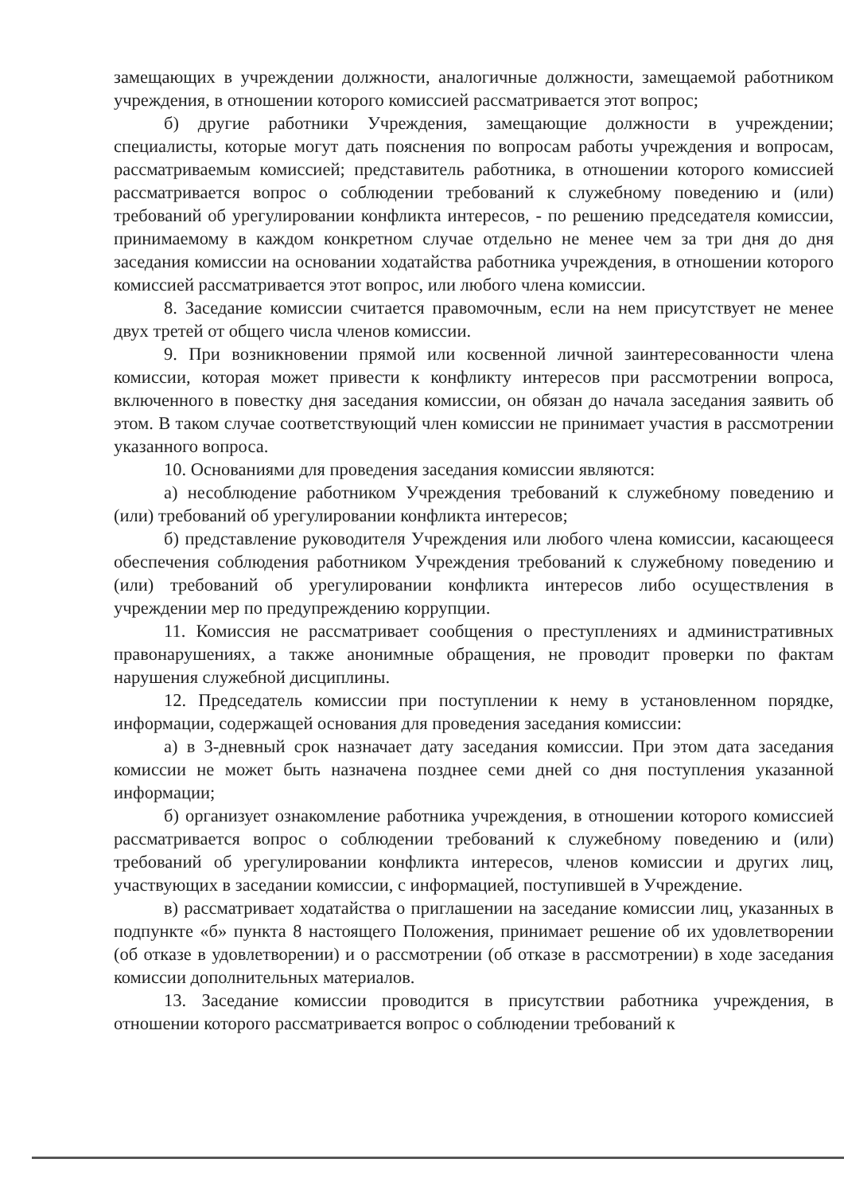замещающих в учреждении должности, аналогичные должности, замещаемой работником учреждения, в отношении которого комиссией рассматривается этот вопрос;
б) другие работники Учреждения, замещающие должности в учреждении; специалисты, которые могут дать пояснения по вопросам работы учреждения и вопросам, рассматриваемым комиссией; представитель работника, в отношении которого комиссией рассматривается вопрос о соблюдении требований к служебному поведению и (или) требований об урегулировании конфликта интересов, - по решению председателя комиссии, принимаемому в каждом конкретном случае отдельно не менее чем за три дня до дня заседания комиссии на основании ходатайства работника учреждения, в отношении которого комиссией рассматривается этот вопрос, или любого члена комиссии.
8. Заседание комиссии считается правомочным, если на нем присутствует не менее двух третей от общего числа членов комиссии.
9. При возникновении прямой или косвенной личной заинтересованности члена комиссии, которая может привести к конфликту интересов при рассмотрении вопроса, включенного в повестку дня заседания комиссии, он обязан до начала заседания заявить об этом. В таком случае соответствующий член комиссии не принимает участия в рассмотрении указанного вопроса.
10. Основаниями для проведения заседания комиссии являются:
а) несоблюдение работником Учреждения требований к служебному поведению и (или) требований об урегулировании конфликта интересов;
б) представление руководителя Учреждения или любого члена комиссии, касающееся обеспечения соблюдения работником Учреждения требований к служебному поведению и (или) требований об урегулировании конфликта интересов либо осуществления в учреждении мер по предупреждению коррупции.
11. Комиссия не рассматривает сообщения о преступлениях и административных правонарушениях, а также анонимные обращения, не проводит проверки по фактам нарушения служебной дисциплины.
12. Председатель комиссии при поступлении к нему в установленном порядке, информации, содержащей основания для проведения заседания комиссии:
а) в 3-дневный срок назначает дату заседания комиссии. При этом дата заседания комиссии не может быть назначена позднее семи дней со дня поступления указанной информации;
б) организует ознакомление работника учреждения, в отношении которого комиссией рассматривается вопрос о соблюдении требований к служебному поведению и (или) требований об урегулировании конфликта интересов, членов комиссии и других лиц, участвующих в заседании комиссии, с информацией, поступившей в Учреждение.
в) рассматривает ходатайства о приглашении на заседание комиссии лиц, указанных в подпункте «б» пункта 8 настоящего Положения, принимает решение об их удовлетворении (об отказе в удовлетворении) и о рассмотрении (об отказе в рассмотрении) в ходе заседания комиссии дополнительных материалов.
13. Заседание комиссии проводится в присутствии работника учреждения, в отношении которого рассматривается вопрос о соблюдении требований к